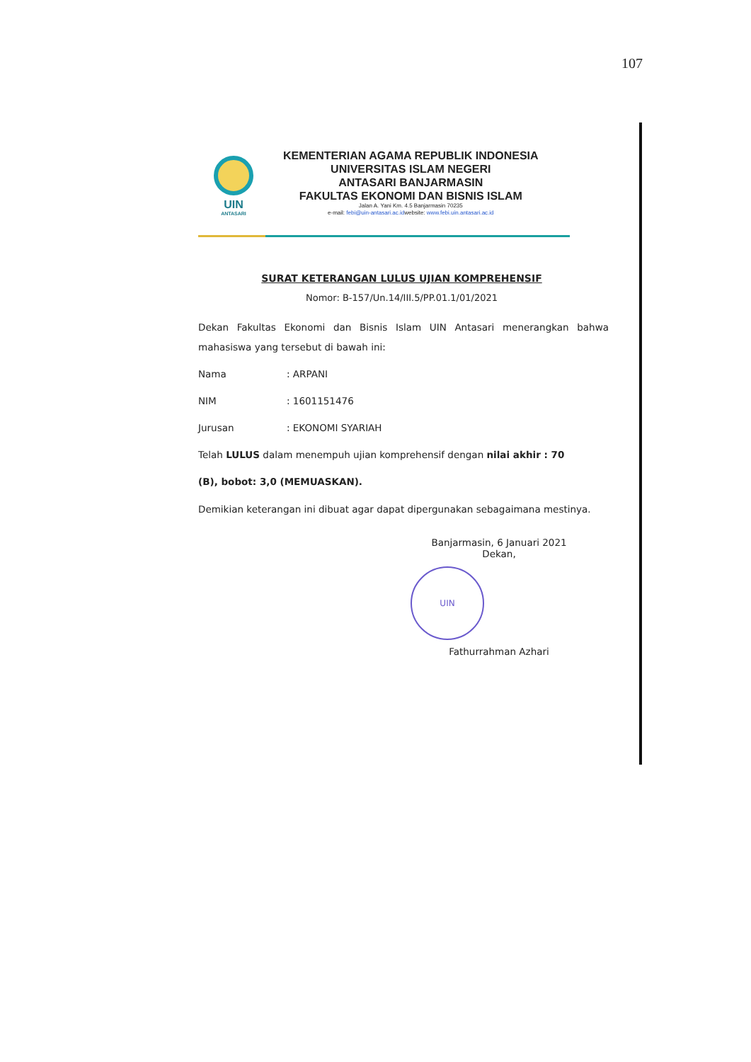107
UIN
ANTASARI
KEMENTERIAN AGAMA REPUBLIK INDONESIA
UNIVERSITAS ISLAM NEGERI
ANTASARI BANJARMASIN
FAKULTAS EKONOMI DAN BISNIS ISLAM
Jalan A. Yani Km. 4.5 Banjarmasin 70235
e-mail: febi@uin-antasari.ac.idwebsite: www.febi.uin.antasari.ac.id
SURAT KETERANGAN LULUS UJIAN KOMPREHENSIF
Nomor: B-157/Un.14/III.5/PP.01.1/01/2021
Dekan Fakultas Ekonomi dan Bisnis Islam UIN Antasari menerangkan bahwa mahasiswa yang tersebut di bawah ini:
Nama: ARPANI
NIM: 1601151476
Jurusan: EKONOMI SYARIAH
Telah LULUS dalam menempuh ujian komprehensif dengan nilai akhir : 70
(B), bobot: 3,0 (MEMUASKAN).
Demikian keterangan ini dibuat agar dapat dipergunakan sebagaimana mestinya.
Banjarmasin, 6 Januari 2021
Dekan,
UIN
Fathurrahman Azhari